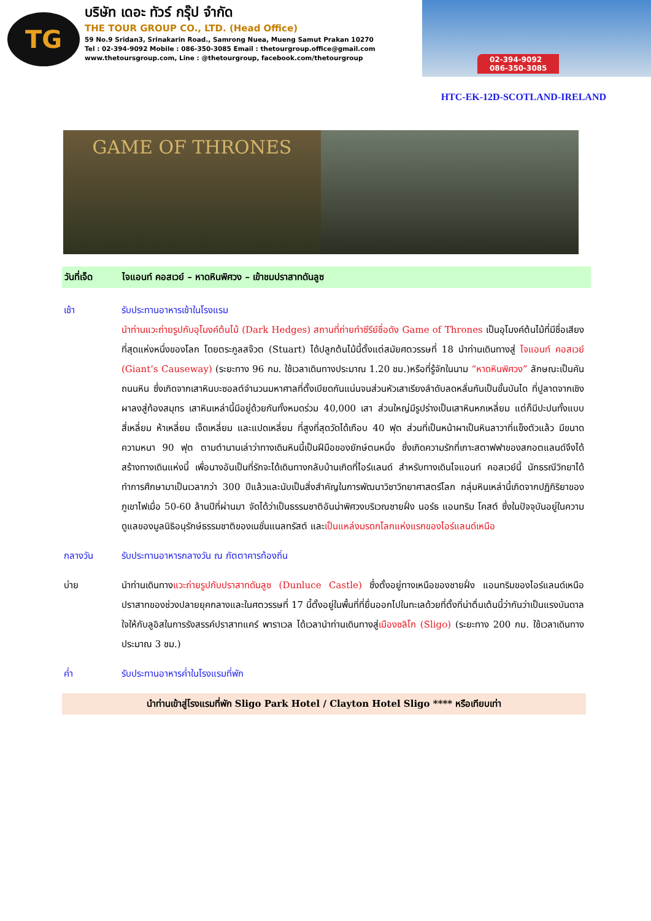TG
บริษัท เดอะ ทัวร์ กรุ๊ป จำกัด
THE TOUR GROUP CO., LTD. (Head Office)
59 No.9 Sridan3, Srinakarin Road., Samrong Nuea, Mueng Samut Prakan 10270
Tel : 02-394-9092 Mobile : 086-350-3085 Email : thetourgroup.office@gmail.com
www.thetoursgroup.com, Line : @thetourgroup, facebook.com/thetourgroup
02-394-9092
086-350-3085
HTC-EK-12D-SCOTLAND-IRELAND
GAME OF THRONES
วันที่เจ็ด ไจแอนท์ คอสเวย์ – หาดหินพิศวง – เข้าชมปราสาทดันลูซ
เช้า รับประทานอาหารเช้าในโรงแรม
นำท่านแวะถ่ายรูปกับอุโมงค์ต้นไม้ (Dark Hedges) สถานที่ถ่ายทำซีรีย์ชื่อดัง Game of Thrones เป็นอุโมงค์ต้นไม้ที่มีชื่อเสียงที่สุดแห่งหนึ่งของโลก โดยตระกูลสจ๊วต (Stuart) ได้ปลูกต้นไม้นี้ตั้งแต่สมัยศตวรรษที่ 18 นำท่านเดินทางสู่ ไจแอนท์ คอสเวย์ (Giant’s Causeway) (ระยะทาง 96 กม. ใช้เวลาเดินทางประมาณ 1.20 ชม.)หรือที่รู้จักในนาม “หาดหินพิศวง” ลักษณะเป็นคันถนนหิน ซึ่งเกิดจากเสาหินบะซอลต์จำนวนมหาศาลที่ตั้งเบียดกันแน่นจนส่วนหัวเสาเรียงลำดับลดหลั่นกันเป็นขั้นบันได ที่ปูลาดจากเชิงผาลงสู่ท้องสมุทร เสาหินเหล่านี้มีอยู่ด้วยกันทั้งหมดร่วม 40,000 เสา ส่วนใหญ่มีรูปร่างเป็นเสาหินหกเหลี่ยม แต่ก็มีปะปนทั้งแบบสี่เหลี่ยม ห้าเหลี่ยม เจ็ดเหลี่ยม และแปดเหลี่ยม ที่สูงที่สุดวัดได้เกือบ 40 ฟุต ส่วนที่เป็นหน้าผาเป็นหินลาวาที่แข็งตัวแล้ว มีขนาดความหนา 90 ฟุต ตามตำนานเล่าว่าทางเดินหินนี้เป็นฝีมือของยักษ์ตนหนึ่ง ซึ่งเกิดความรักที่เกาะสตาฟฟาของสกอตแลนด์จึงได้สร้างทางเดินแห่งนี้ เพื่อนางอันเป็นที่รักจะได้เดินทางกลับบ้านเกิดที่ไอร์แลนด์ สำหรับทางเดินไจแอนท์ คอสเวย์นี้ นักธรณีวิทยาได้ทำการศึกษามาเป็นเวลากว่า 300 ปีแล้วและนับเป็นสิ่งสำคัญในการพัฒนาวิชาวิทยาศาสตร์โลก กลุ่มหินเหล่านี้เกิดจากปฏิกิริยาของภูเขาไฟเมื่อ 50-60 ล้านปีที่ผ่านมา จัดได้ว่าเป็นธรรมชาติอันน่าพิศวงบริเวณชายฝั่ง นอร์ธ แอนทริม โคสต์ ซึ่งในปัจจุบันอยู่ในความดูแลของมูลนิธิอนุรักษ์ธรรมชาติของเนชั่นแนลทรัสต์ และเป็นแหล่งมรดกโลกแห่งแรกของไอร์แลนด์เหนือ
กลางวัน รับประทานอาหารกลางวัน ณ ภัตตาคารท้องถิ่น
บ่าย นำท่านเดินทางแวะถ่ายรูปกับปราสาทดันลูซ (Dunluce Castle) ซึ่งตั้งอยู่ทางเหนือของชายฝั่ง แอนทริมของไอร์แลนด์เหนือ ปราสาทของช่วงปลายยุคกลางและในศตวรรษที่ 17 นี้ตั้งอยู่ในพื้นที่ที่ยื่นออกไปในทะเลด้วยที่ตั้งที่น่าตื่นเต้นนี้ว่ากันว่าเป็นแรงบันดาลใจให้กับลูอิสในการรังสรรค์ปราสาทแคร์ พาราเวล ได้เวลานำท่านเดินทางสู่เมืองซลิโก (Sligo) (ระยะทาง 200 กม. ใช้เวลาเดินทางประมาณ 3 ชม.)
ค่ำ รับประทานอาหารค่ำในโรงแรมที่พัก
นำท่านเข้าสู่โรงแรมที่พัก Sligo Park Hotel / Clayton Hotel Sligo **** หรือเทียบเท่า